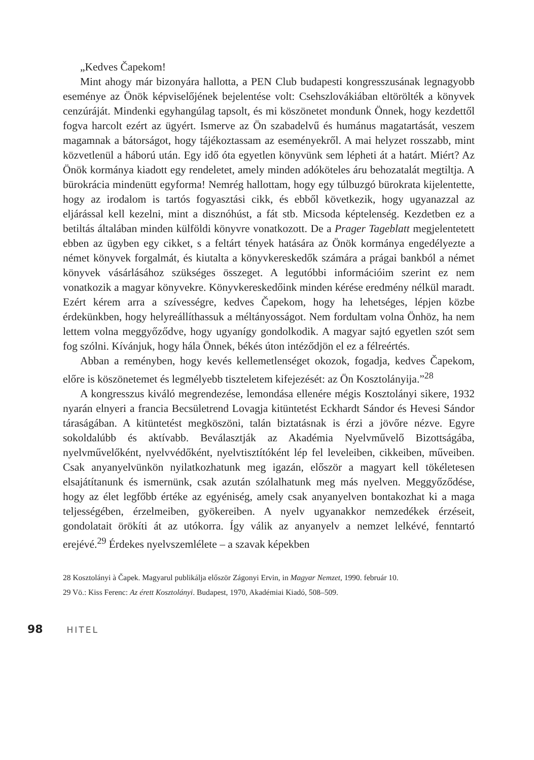„Kedves Čapekom!
Mint ahogy már bizonyára hallotta, a PEN Club budapesti kongresszusának legnagyobb eseménye az Önök képviselőjének bejelentése volt: Csehszlovákiában eltörölték a könyvek cenzúráját. Mindenki egyhangúlag tapsolt, és mi köszönetet mondunk Önnek, hogy kezdettől fogva harcolt ezért az ügyért. Ismerve az Ön szabadelvű és humánus magatartását, veszem magamnak a bátorságot, hogy tájékoztassam az eseményekről. A mai helyzet rosszabb, mint közvetlenül a háború után. Egy idő óta egyetlen könyvünk sem lépheti át a határt. Miért? Az Önök kormánya kiadott egy rendeletet, amely minden adóköteles áru behozatalát megtiltja. A bürokrácia mindenütt egyforma! Nemrég hallottam, hogy egy túlbuzgó bürokrata kijelentette, hogy az irodalom is tartós fogyasztási cikk, és ebből következik, hogy ugyanazzal az eljárással kell kezelni, mint a disznóhúst, a fát stb. Micsoda képtelenség. Kezdetben ez a betiltás általában minden külföldi könyvre vonatkozott. De a Prager Tageblatt megjelentetett ebben az ügyben egy cikket, s a feltárt tények hatására az Önök kormánya engedélyezte a német könyvek forgalmát, és kiutalta a könyvkereskedők számára a prágai bankból a német könyvek vásárlásához szükséges összeget. A legutóbbi információim szerint ez nem vonatkozik a magyar könyvekre. Könyvkereskedőink minden kérése eredmény nélkül maradt. Ezért kérem arra a szívességre, kedves Čapekom, hogy ha lehetséges, lépjen közbe érdekünkben, hogy helyreállíthassuk a méltányosságot. Nem fordultam volna Önhöz, ha nem lettem volna meggyőződve, hogy ugyanígy gondolkodik. A magyar sajtó egyetlen szót sem fog szólni. Kívánjuk, hogy hála Önnek, békés úton intéződjön el ez a félreértés.
Abban a reményben, hogy kevés kellemetlenséget okozok, fogadja, kedves Čapekom, előre is köszönetemet és legmélyebb tiszteletem kifejezését: az Ön Kosztolányija.”<sup>28</sup>
A kongresszus kiváló megrendezése, lemondása ellenére mégis Kosztolányi sikere, 1932 nyarán elnyeri a francia Becsületrend Lovagja kitüntetést Eckhardt Sándor és Hevesi Sándor táraságában. A kitüntetést megköszöni, talán biztatásnak is érzi a jövőre nézve. Egyre sokoldalúbb és aktívabb. Beválasztják az Akadémia Nyelvművelő Bizottságába, nyelvművelőként, nyelvvédőként, nyelvtisztítóként lép fel leveleiben, cikkeiben, műveiben. Csak anyanyelvünkön nyilatkozhatunk meg igazán, először a magyart kell tökéletesen elsajátítanunk és ismernünk, csak azután szólalhatunk meg más nyelven. Meggyőződése, hogy az élet legfőbb értéke az egyéniség, amely csak anyanyelven bontakozhat ki a maga teljességében, érzelmeiben, gyökereiben. A nyelv ugyanakkor nemzedékek érzéseit, gondolatait örökíti át az utókorra. Így válik az anyanyelv a nemzet lelkévé, fenntartó erejévé.<sup>29</sup> Érdekes nyelvszemlélete – a szavak képekben
28 Kosztolányi à Čapek. Magyarul publikálja először Zágonyi Ervin, in Magyar Nemzet, 1990. február 10.
29 Vö.: Kiss Ferenc: Az érett Kosztolányi. Budapest, 1970, Akadémiai Kiadó, 508–509.
98 HITEL